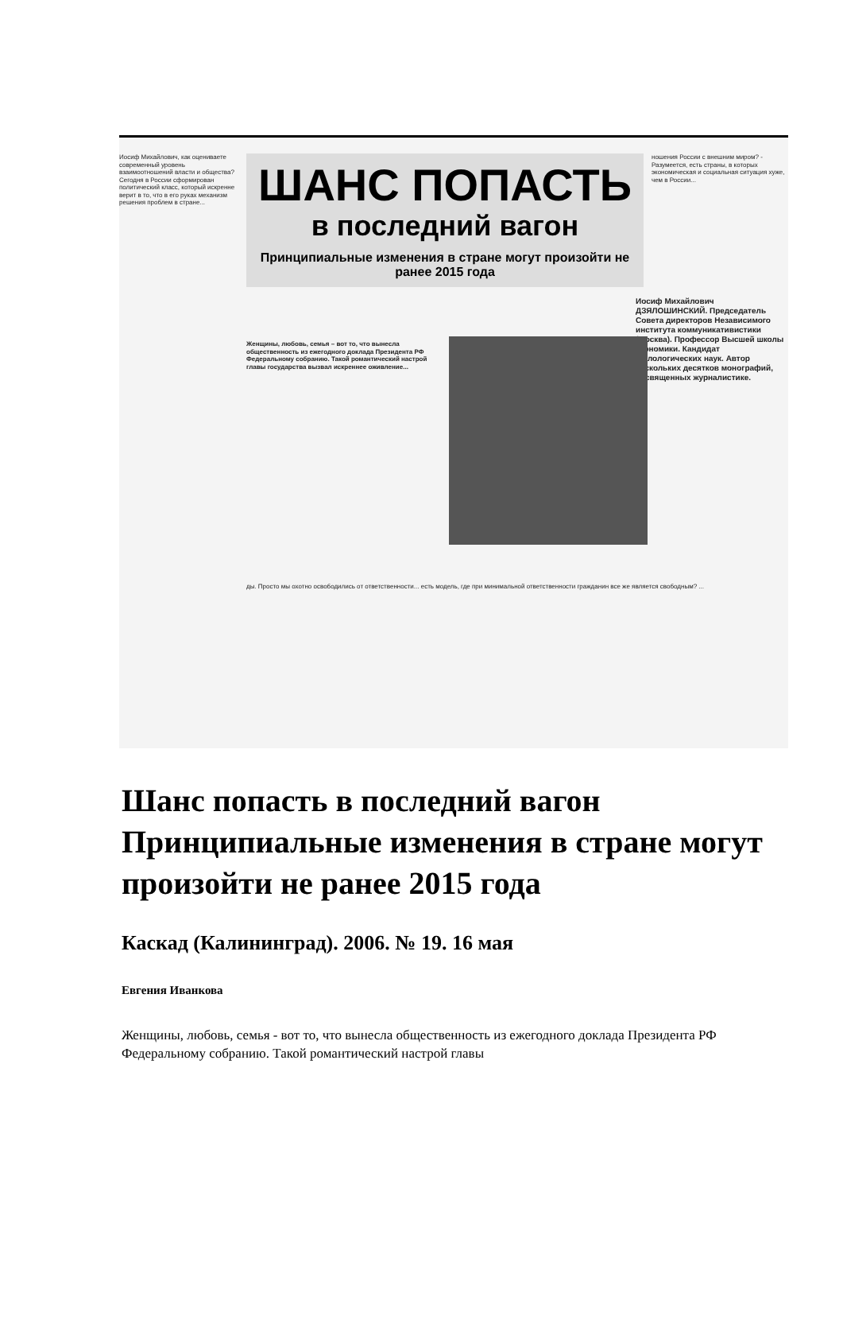Иосиф Михайлович, как оцениваете современный уровень взаимоотношений власти и общества? Сегодня в России сформирован политический класс, который искренне верит в то, что в его руках механизм решения проблем в стране...
ШАНС ПОПАСТЬ
в последний вагон
Принципиальные изменения в стране могут произойти не ранее 2015 года
ношения России с внешним миром? - Разумеется, есть страны, в которых экономическая и социальная ситуация хуже, чем в России...
Иосиф Михайлович ДЗЯЛОШИНСКИЙ. Председатель Совета директоров Независимого института коммуникативистики (Москва). Профессор Высшей школы экономики. Кандидат филологических наук. Автор нескольких десятков монографий, посвященных журналистике.
Женщины, любовь, семья – вот то, что вынесла общественность из ежегодного доклада Президента РФ Федеральному собранию. Такой романтический настрой главы государства вызвал искреннее оживление...
ды. Просто мы охотно освободились от ответственности... есть модель, где при минимальной ответственности гражданин все же является свободным? ...
Шанс попасть в последний вагон
Принципиальные изменения в стране могут произойти не ранее 2015 года
Каскад (Калининград). 2006. № 19. 16 мая
Евгения Иванкова
Женщины, любовь, семья - вот то, что вынесла общественность из ежегодного доклада Президента РФ Федеральному собранию. Такой романтический настрой главы